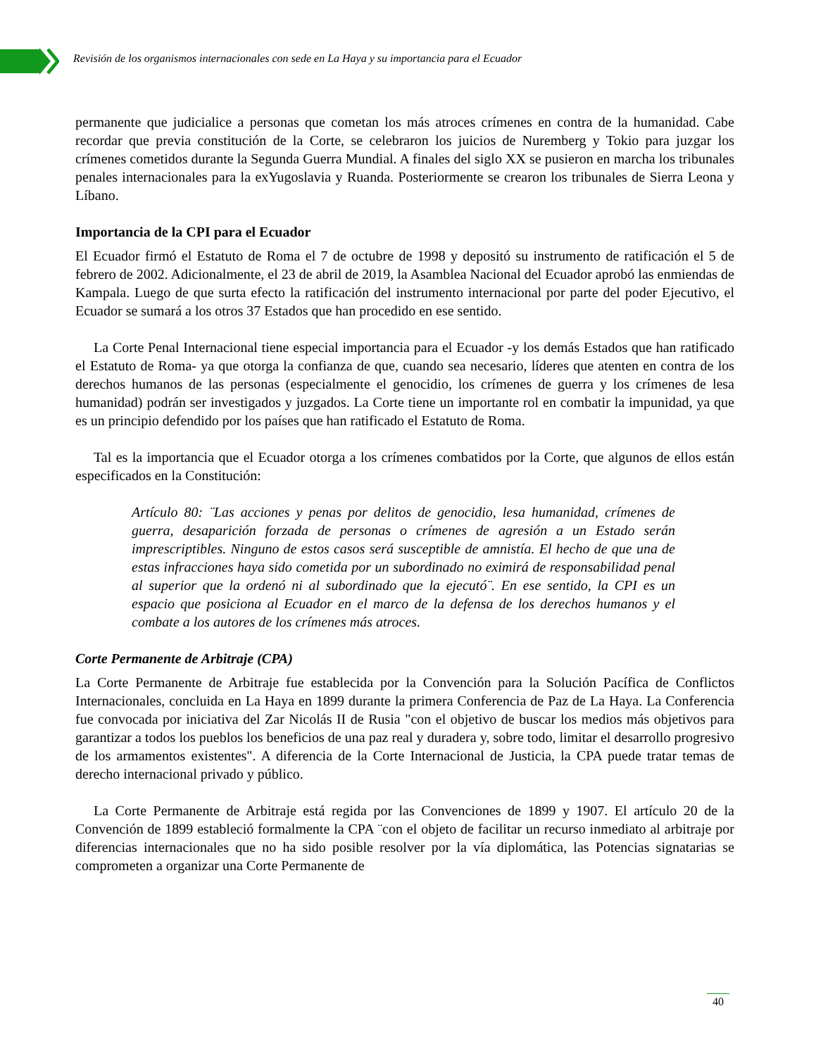Revisión de los organismos internacionales con sede en La Haya y su importancia para el Ecuador
permanente que judicialice a personas que cometan los más atroces crímenes en contra de la humanidad. Cabe recordar que previa constitución de la Corte, se celebraron los juicios de Nuremberg y Tokio para juzgar los crímenes cometidos durante la Segunda Guerra Mundial. A finales del siglo XX se pusieron en marcha los tribunales penales internacionales para la exYugoslavia y Ruanda. Posteriormente se crearon los tribunales de Sierra Leona y Líbano.
Importancia de la CPI para el Ecuador
El Ecuador firmó el Estatuto de Roma el 7 de octubre de 1998 y depositó su instrumento de ratificación el 5 de febrero de 2002. Adicionalmente, el 23 de abril de 2019, la Asamblea Nacional del Ecuador aprobó las enmiendas de Kampala. Luego de que surta efecto la ratificación del instrumento internacional por parte del poder Ejecutivo, el Ecuador se sumará a los otros 37 Estados que han procedido en ese sentido.
La Corte Penal Internacional tiene especial importancia para el Ecuador -y los demás Estados que han ratificado el Estatuto de Roma- ya que otorga la confianza de que, cuando sea necesario, líderes que atenten en contra de los derechos humanos de las personas (especialmente el genocidio, los crímenes de guerra y los crímenes de lesa humanidad) podrán ser investigados y juzgados. La Corte tiene un importante rol en combatir la impunidad, ya que es un principio defendido por los países que han ratificado el Estatuto de Roma.
Tal es la importancia que el Ecuador otorga a los crímenes combatidos por la Corte, que algunos de ellos están especificados en la Constitución:
Artículo 80: ¨Las acciones y penas por delitos de genocidio, lesa humanidad, crímenes de guerra, desaparición forzada de personas o crímenes de agresión a un Estado serán imprescriptibles. Ninguno de estos casos será susceptible de amnistía. El hecho de que una de estas infracciones haya sido cometida por un subordinado no eximirá de responsabilidad penal al superior que la ordenó ni al subordinado que la ejecutó¨. En ese sentido, la CPI es un espacio que posiciona al Ecuador en el marco de la defensa de los derechos humanos y el combate a los autores de los crímenes más atroces.
Corte Permanente de Arbitraje (CPA)
La Corte Permanente de Arbitraje fue establecida por la Convención para la Solución Pacífica de Conflictos Internacionales, concluida en La Haya en 1899 durante la primera Conferencia de Paz de La Haya. La Conferencia fue convocada por iniciativa del Zar Nicolás II de Rusia "con el objetivo de buscar los medios más objetivos para garantizar a todos los pueblos los beneficios de una paz real y duradera y, sobre todo, limitar el desarrollo progresivo de los armamentos existentes". A diferencia de la Corte Internacional de Justicia, la CPA puede tratar temas de derecho internacional privado y público.
La Corte Permanente de Arbitraje está regida por las Convenciones de 1899 y 1907. El artículo 20 de la Convención de 1899 estableció formalmente la CPA ¨con el objeto de facilitar un recurso inmediato al arbitraje por diferencias internacionales que no ha sido posible resolver por la vía diplomática, las Potencias signatarias se comprometen a organizar una Corte Permanente de
40